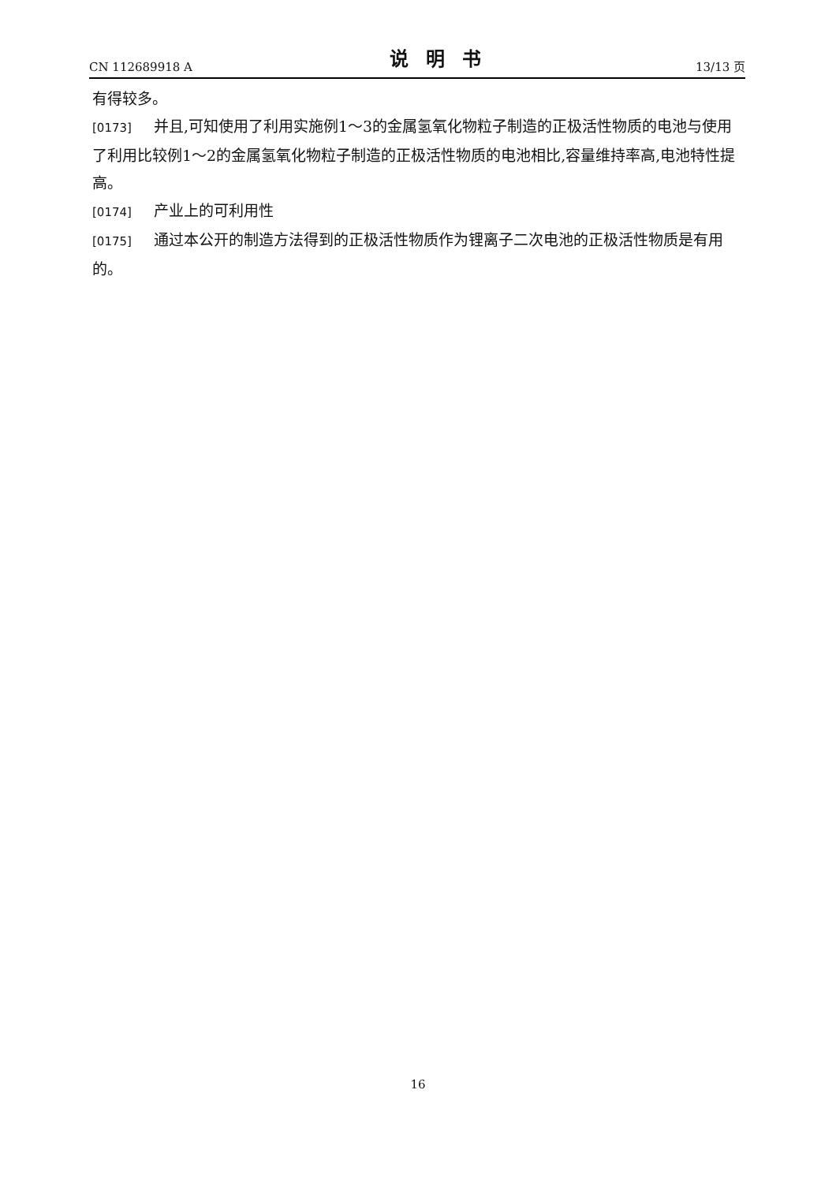CN 112689918 A 说明书 13/13 页
有得较多。
[0173] 并且,可知使用了利用实施例1～3的金属氢氧化物粒子制造的正极活性物质的电池与使用了利用比较例1～2的金属氢氧化物粒子制造的正极活性物质的电池相比,容量维持率高,电池特性提高。
[0174] 产业上的可利用性
[0175] 通过本公开的制造方法得到的正极活性物质作为锂离子二次电池的正极活性物质是有用的。
16